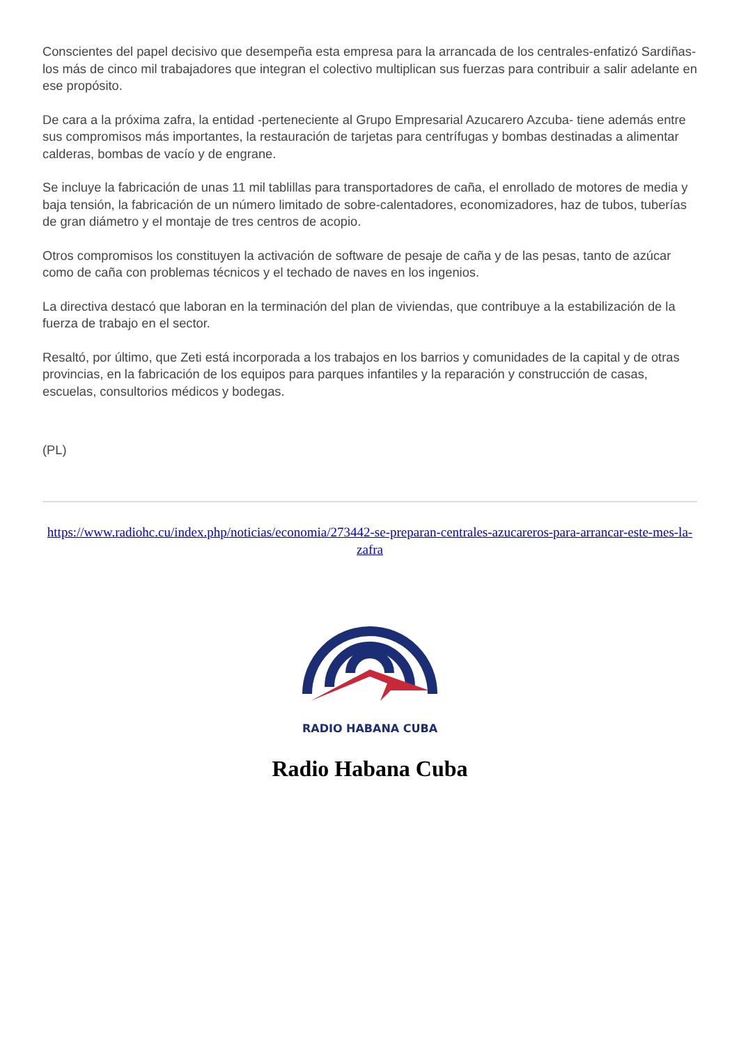Conscientes del papel decisivo que desempeña esta empresa para la arrancada de los centrales-enfatizó Sardiñas- los más de cinco mil trabajadores que integran el colectivo multiplican sus fuerzas para contribuir a salir adelante en ese propósito.
De cara a la próxima zafra, la entidad -perteneciente al Grupo Empresarial Azucarero Azcuba- tiene además entre sus compromisos más importantes, la restauración de tarjetas para centrífugas y bombas destinadas a alimentar calderas, bombas de vacío y de engrane.
Se incluye la fabricación de unas 11 mil tablillas para transportadores de caña, el enrollado de motores de media y baja tensión, la fabricación de un número limitado de sobre-calentadores, economizadores, haz de tubos, tuberías de gran diámetro y el montaje de tres centros de acopio.
Otros compromisos los constituyen la activación de software de pesaje de caña y de las pesas, tanto de azúcar como de caña con problemas técnicos y el techado de naves en los ingenios.
La directiva destacó que laboran en la terminación del plan de viviendas, que contribuye a la estabilización de la fuerza de trabajo en el sector.
Resaltó, por último, que Zeti está incorporada a los trabajos en los barrios y comunidades de la capital y de otras provincias, en la fabricación de los equipos para parques infantiles y la reparación y construcción de casas, escuelas, consultorios médicos y bodegas.
(PL)
https://www.radiohc.cu/index.php/noticias/economia/273442-se-preparan-centrales-azucareros-para-arrancar-este-mes-la-zafra
RADIO HABANA CUBA
Radio Habana Cuba